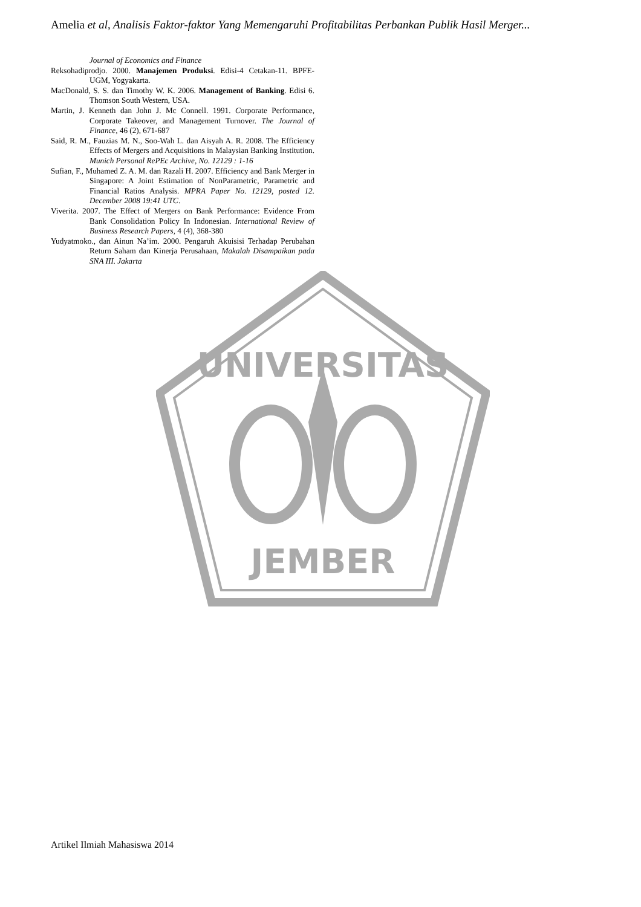UNIVERSITAS
JEMBER
Amelia et al, Analisis Faktor-faktor Yang Memengaruhi Profitabilitas Perbankan Publik Hasil Merger...
Journal of Economics and Finance
Reksohadiprodjo. 2000. Manajemen Produksi. Edisi-4 Cetakan-11. BPFE-UGM, Yogyakarta.
MacDonald, S. S. dan Timothy W. K. 2006. Management of Banking. Edisi 6. Thomson South Western, USA.
Martin, J. Kenneth dan John J. Mc Connell. 1991. Corporate Performance, Corporate Takeover, and Management Turnover. The Journal of Finance, 46 (2), 671-687
Said, R. M., Fauzias M. N., Soo-Wah L. dan Aisyah A. R. 2008. The Efficiency Effects of Mergers and Acquisitions in Malaysian Banking Institution. Munich Personal RePEc Archive, No. 12129 : 1-16
Sufian, F., Muhamed Z. A. M. dan Razali H. 2007. Efficiency and Bank Merger in Singapore: A Joint Estimation of NonParametric, Parametric and Financial Ratios Analysis. MPRA Paper No. 12129, posted 12. December 2008 19:41 UTC.
Viverita. 2007. The Effect of Mergers on Bank Performance: Evidence From Bank Consolidation Policy In Indonesian. International Review of Business Research Papers, 4 (4), 368-380
Yudyatmoko., dan Ainun Na’im. 2000. Pengaruh Akuisisi Terhadap Perubahan Return Saham dan Kinerja Perusahaan, Makalah Disampaikan pada SNA III. Jakarta
Artikel Ilmiah Mahasiswa 2014